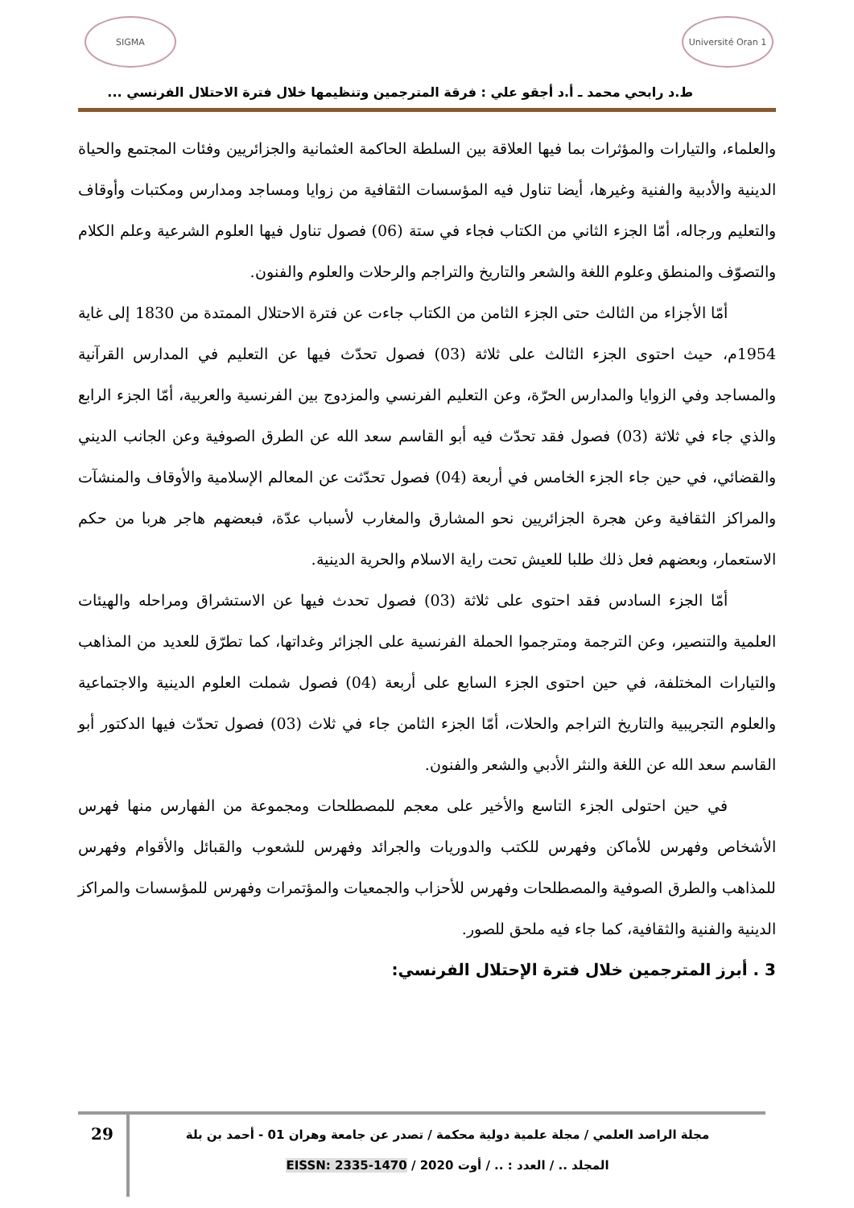Université Oran 1
SIGMA
ط.د رابحي محمد ـ أ.د أجقو علي : فرقة المترجمين وتنظيمها خلال فترة الاحتلال الفرنسي ...
والعلماء، والتيارات والمؤثرات بما فيها العلاقة بين السلطة الحاكمة العثمانية والجزائريين وفئات المجتمع والحياة الدينية والأدبية والفنية وغيرها، أيضا تناول فيه المؤسسات الثقافية من زوايا ومساجد ومدارس ومكتبات وأوقاف والتعليم ورجاله، أمّا الجزء الثاني من الكتاب فجاء في ستة (06) فصول تناول فيها العلوم الشرعية وعلم الكلام والتصوّف والمنطق وعلوم اللغة والشعر والتاريخ والتراجم والرحلات والعلوم والفنون.
أمّا الأجزاء من الثالث حتى الجزء الثامن من الكتاب جاءت عن فترة الاحتلال الممتدة من 1830 إلى غاية 1954م، حيث احتوى الجزء الثالث على ثلاثة (03) فصول تحدّث فيها عن التعليم في المدارس القرآنية والمساجد وفي الزوايا والمدارس الحرّة، وعن التعليم الفرنسي والمزدوج بين الفرنسية والعربية، أمّا الجزء الرابع والذي جاء في ثلاثة (03) فصول فقد تحدّث فيه أبو القاسم سعد الله عن الطرق الصوفية وعن الجانب الديني والقضائي، في حين جاء الجزء الخامس في أربعة (04) فصول تحدّثت عن المعالم الإسلامية والأوقاف والمنشآت والمراكز الثقافية وعن هجرة الجزائريين نحو المشارق والمغارب لأسباب عدّة، فبعضهم هاجر هربا من حكم الاستعمار، وبعضهم فعل ذلك طلبا للعيش تحت راية الاسلام والحرية الدينية.
أمّا الجزء السادس فقد احتوى على ثلاثة (03) فصول تحدث فيها عن الاستشراق ومراحله والهيئات العلمية والتنصير، وعن الترجمة ومترجموا الحملة الفرنسية على الجزائر وغداتها، كما تطرّق للعديد من المذاهب والتيارات المختلفة، في حين احتوى الجزء السابع على أربعة (04) فصول شملت العلوم الدينية والاجتماعية والعلوم التجريبية والتاريخ التراجم والحلات، أمّا الجزء الثامن جاء في ثلاث (03) فصول تحدّث فيها الدكتور أبو القاسم سعد الله عن اللغة والنثر الأدبي والشعر والفنون.
في حين احتولى الجزء التاسع والأخير على معجم للمصطلحات ومجموعة من الفهارس منها فهرس الأشخاص وفهرس للأماكن وفهرس للكتب والدوريات والجرائد وفهرس للشعوب والقبائل والأقوام وفهرس للمذاهب والطرق الصوفية والمصطلحات وفهرس للأحزاب والجمعيات والمؤتمرات وفهرس للمؤسسات والمراكز الدينية والفنية والثقافية، كما جاء فيه ملحق للصور.
3 . أبرز المترجمين خلال فترة الإحتلال الفرنسي:
مجلة الراصد العلمي / مجلة علمية دولية محكمة / تصدر عن جامعة وهران 01 - أحمد بن بلة
المجلد .. / العدد : .. / أوت 2020 / EISSN: 2335-1470
29